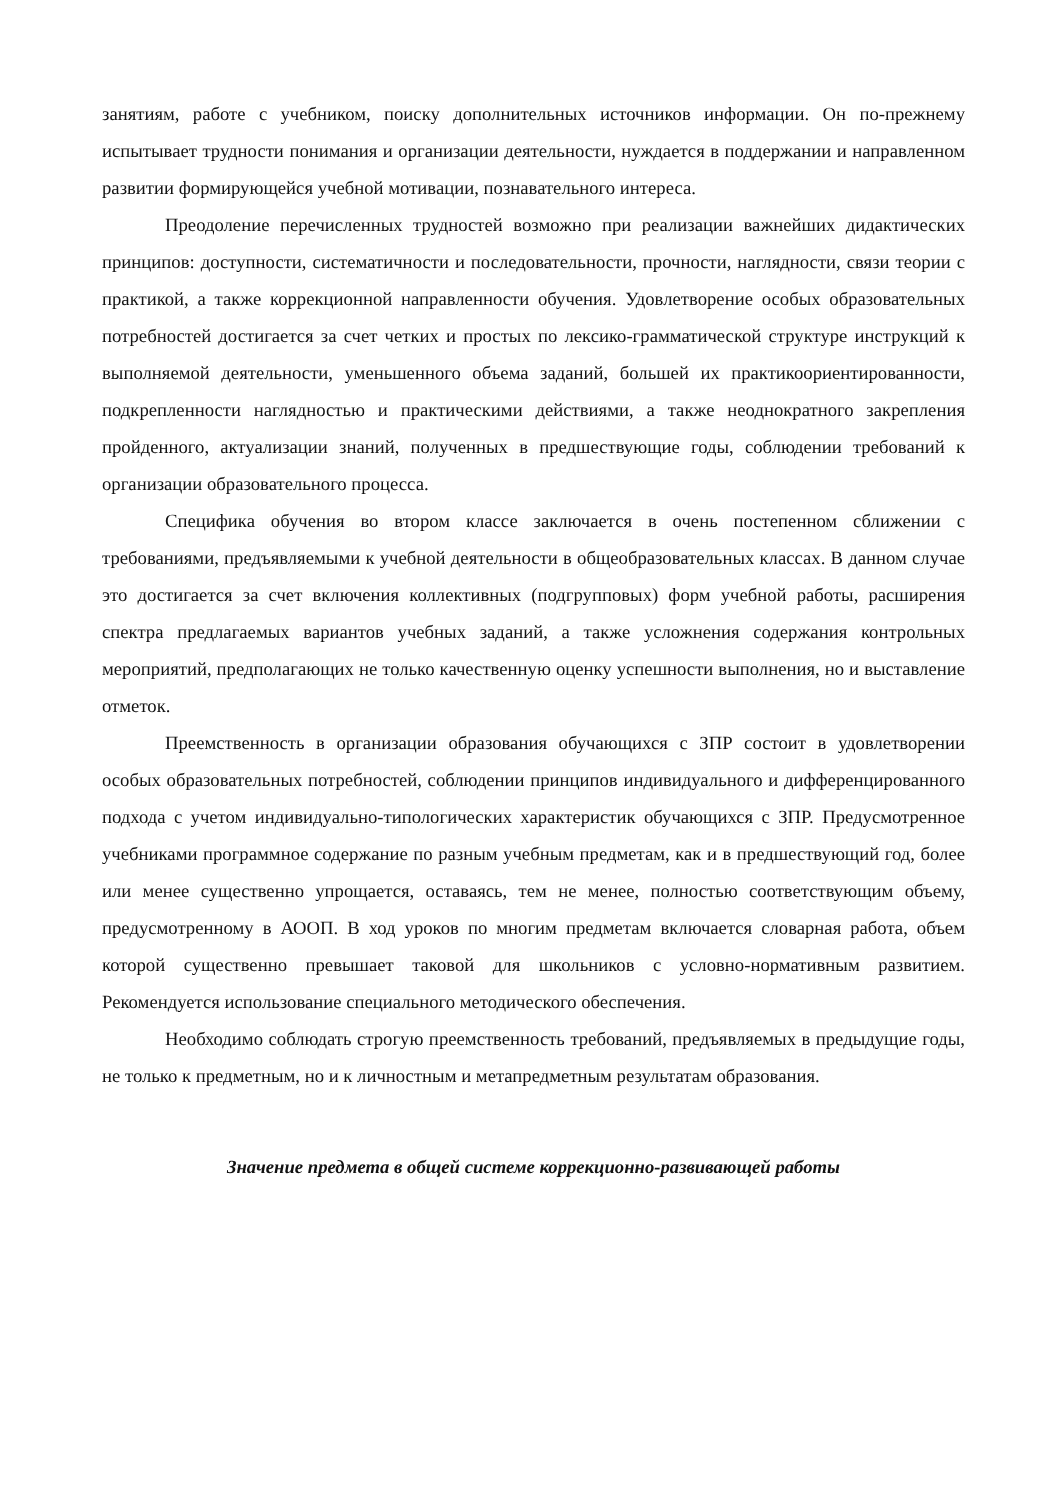занятиям, работе с учебником, поиску дополнительных источников информации. Он по-прежнему испытывает трудности понимания и организации деятельности, нуждается в поддержании и направленном развитии формирующейся учебной мотивации, познавательного интереса.
Преодоление перечисленных трудностей возможно при реализации важнейших дидактических принципов: доступности, систематичности и последовательности, прочности, наглядности, связи теории с практикой, а также коррекционной направленности обучения. Удовлетворение особых образовательных потребностей достигается за счет четких и простых по лексико-грамматической структуре инструкций к выполняемой деятельности, уменьшенного объема заданий, большей их практикоориентированности, подкрепленности наглядностью и практическими действиями, а также неоднократного закрепления пройденного, актуализации знаний, полученных в предшествующие годы, соблюдении требований к организации образовательного процесса.
Специфика обучения во втором классе заключается в очень постепенном сближении с требованиями, предъявляемыми к учебной деятельности в общеобразовательных классах. В данном случае это достигается за счет включения коллективных (подгрупповых) форм учебной работы, расширения спектра предлагаемых вариантов учебных заданий, а также усложнения содержания контрольных мероприятий, предполагающих не только качественную оценку успешности выполнения, но и выставление отметок.
Преемственность в организации образования обучающихся с ЗПР состоит в удовлетворении особых образовательных потребностей, соблюдении принципов индивидуального и дифференцированного подхода с учетом индивидуально-типологических характеристик обучающихся с ЗПР. Предусмотренное учебниками программное содержание по разным учебным предметам, как и в предшествующий год, более или менее существенно упрощается, оставаясь, тем не менее, полностью соответствующим объему, предусмотренному в АООП. В ход уроков по многим предметам включается словарная работа, объем которой существенно превышает таковой для школьников с условно-нормативным развитием. Рекомендуется использование специального методического обеспечения.
Необходимо соблюдать строгую преемственность требований, предъявляемых в предыдущие годы, не только к предметным, но и к личностным и метапредметным результатам образования.
Значение предмета в общей системе коррекционно-развивающей работы